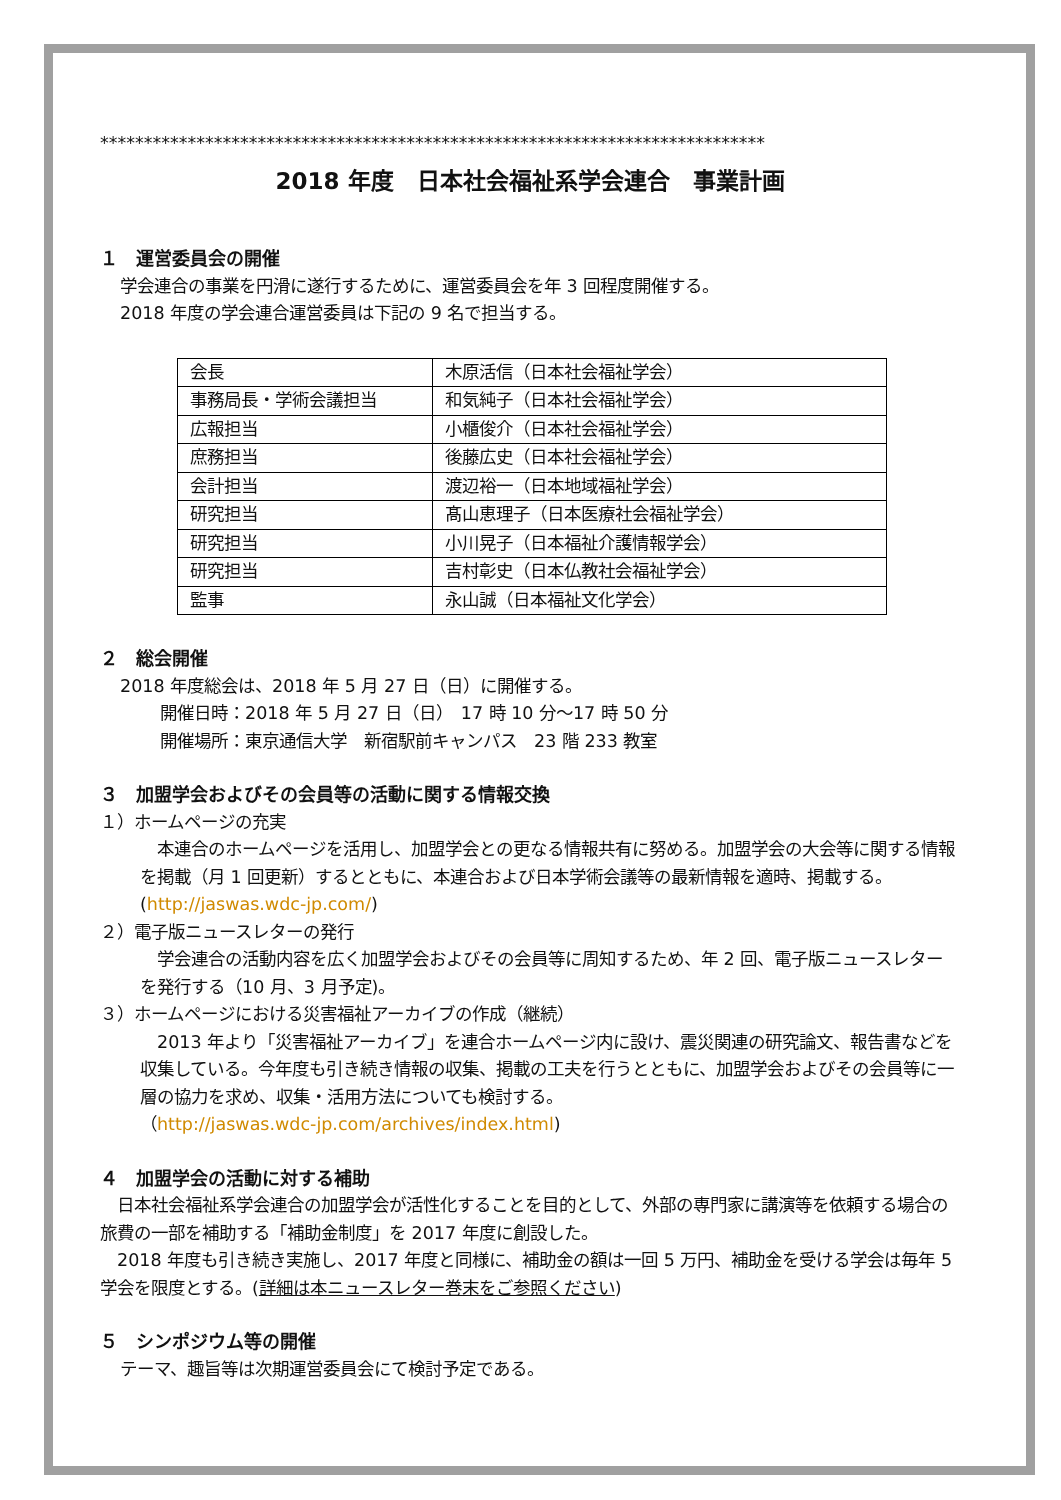****************************************************************************
2018 年度　日本社会福祉系学会連合　事業計画
１　運営委員会の開催
学会連合の事業を円滑に遂行するために、運営委員会を年 3 回程度開催する。
2018 年度の学会連合運営委員は下記の 9 名で担当する。
| 会長 | 木原活信（日本社会福祉学会） |
| 事務局長・学術会議担当 | 和気純子（日本社会福祉学会） |
| 広報担当 | 小櫃俊介（日本社会福祉学会） |
| 庶務担当 | 後藤広史（日本社会福祉学会） |
| 会計担当 | 渡辺裕一（日本地域福祉学会） |
| 研究担当 | 髙山恵理子（日本医療社会福祉学会） |
| 研究担当 | 小川晃子（日本福祉介護情報学会） |
| 研究担当 | 吉村彰史（日本仏教社会福祉学会） |
| 監事 | 永山誠（日本福祉文化学会） |
２　総会開催
2018 年度総会は、2018 年 5 月 27 日（日）に開催する。
開催日時：2018 年 5 月 27 日（日）　17 時 10 分～17 時 50 分
開催場所：東京通信大学　新宿駅前キャンパス　23 階 233 教室
３　加盟学会およびその会員等の活動に関する情報交換
１）ホームページの充実
　本連合のホームページを活用し、加盟学会との更なる情報共有に努める。加盟学会の大会等に関する情報を掲載（月 1 回更新）するとともに、本連合および日本学術会議等の最新情報を適時、掲載する。(http://jaswas.wdc-jp.com/)
２）電子版ニュースレターの発行
　学会連合の活動内容を広く加盟学会およびその会員等に周知するため、年 2 回、電子版ニュースレターを発行する（10 月、3 月予定)。
３）ホームページにおける災害福祉アーカイブの作成（継続）
　2013 年より「災害福祉アーカイブ」を連合ホームページ内に設け、震災関連の研究論文、報告書などを収集している。今年度も引き続き情報の収集、掲載の工夫を行うとともに、加盟学会およびその会員等に一層の協力を求め、収集・活用方法についても検討する。
（http://jaswas.wdc-jp.com/archives/index.html)
４　加盟学会の活動に対する補助
　日本社会福祉系学会連合の加盟学会が活性化することを目的として、外部の専門家に講演等を依頼する場合の旅費の一部を補助する「補助金制度」を 2017 年度に創設した。
　2018 年度も引き続き実施し、2017 年度と同様に、補助金の額は一回 5 万円、補助金を受ける学会は毎年 5 学会を限度とする。(詳細は本ニュースレター巻末をご参照ください)
５　シンポジウム等の開催
テーマ、趣旨等は次期運営委員会にて検討予定である。